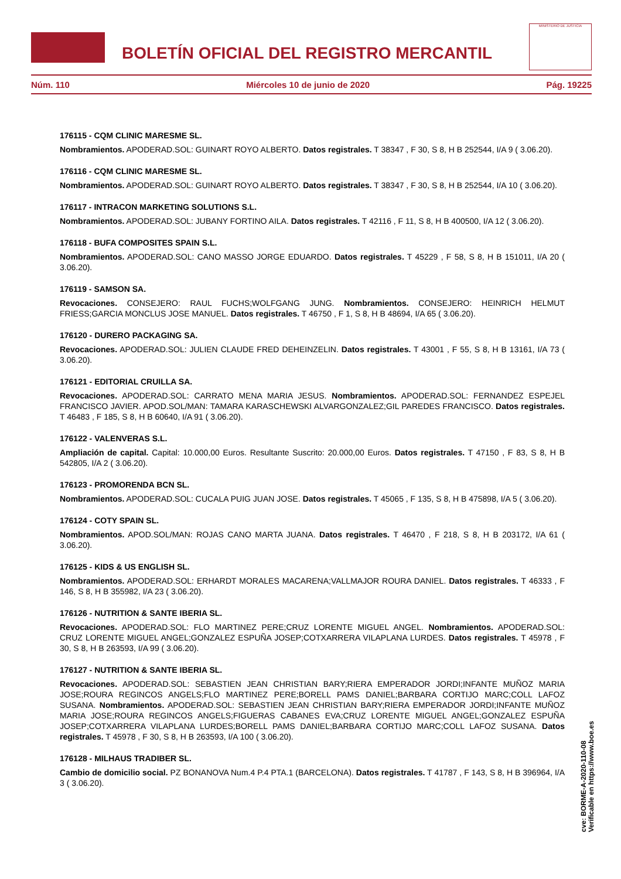BOLETÍN OFICIAL DEL REGISTRO MERCANTIL
MINISTERIO DE JUSTICIA
Núm. 110 Miércoles 10 de junio de 2020 Pág. 19225
176115 - CQM CLINIC MARESME SL.
Nombramientos. APODERAD.SOL: GUINART ROYO ALBERTO. Datos registrales. T 38347 , F 30, S 8, H B 252544, I/A 9 ( 3.06.20).
176116 - CQM CLINIC MARESME SL.
Nombramientos. APODERAD.SOL: GUINART ROYO ALBERTO. Datos registrales. T 38347 , F 30, S 8, H B 252544, I/A 10 ( 3.06.20).
176117 - INTRACON MARKETING SOLUTIONS S.L.
Nombramientos. APODERAD.SOL: JUBANY FORTINO AILA. Datos registrales. T 42116 , F 11, S 8, H B 400500, I/A 12 ( 3.06.20).
176118 - BUFA COMPOSITES SPAIN S.L.
Nombramientos. APODERAD.SOL: CANO MASSO JORGE EDUARDO. Datos registrales. T 45229 , F 58, S 8, H B 151011, I/A 20 ( 3.06.20).
176119 - SAMSON SA.
Revocaciones. CONSEJERO: RAUL FUCHS;WOLFGANG JUNG. Nombramientos. CONSEJERO: HEINRICH HELMUT FRIESS;GARCIA MONCLUS JOSE MANUEL. Datos registrales. T 46750 , F 1, S 8, H B 48694, I/A 65 ( 3.06.20).
176120 - DURERO PACKAGING SA.
Revocaciones. APODERAD.SOL: JULIEN CLAUDE FRED DEHEINZELIN. Datos registrales. T 43001 , F 55, S 8, H B 13161, I/A 73 ( 3.06.20).
176121 - EDITORIAL CRUILLA SA.
Revocaciones. APODERAD.SOL: CARRATO MENA MARIA JESUS. Nombramientos. APODERAD.SOL: FERNANDEZ ESPEJEL FRANCISCO JAVIER. APOD.SOL/MAN: TAMARA KARASCHEWSKI ALVARGONZALEZ;GIL PAREDES FRANCISCO. Datos registrales. T 46483 , F 185, S 8, H B 60640, I/A 91 ( 3.06.20).
176122 - VALENVERAS S.L.
Ampliación de capital. Capital: 10.000,00 Euros. Resultante Suscrito: 20.000,00 Euros. Datos registrales. T 47150 , F 83, S 8, H B 542805, I/A 2 ( 3.06.20).
176123 - PROMORENDA BCN SL.
Nombramientos. APODERAD.SOL: CUCALA PUIG JUAN JOSE. Datos registrales. T 45065 , F 135, S 8, H B 475898, I/A 5 ( 3.06.20).
176124 - COTY SPAIN SL.
Nombramientos. APOD.SOL/MAN: ROJAS CANO MARTA JUANA. Datos registrales. T 46470 , F 218, S 8, H B 203172, I/A 61 ( 3.06.20).
176125 - KIDS & US ENGLISH SL.
Nombramientos. APODERAD.SOL: ERHARDT MORALES MACARENA;VALLMAJOR ROURA DANIEL. Datos registrales. T 46333 , F 146, S 8, H B 355982, I/A 23 ( 3.06.20).
176126 - NUTRITION & SANTE IBERIA SL.
Revocaciones. APODERAD.SOL: FLO MARTINEZ PERE;CRUZ LORENTE MIGUEL ANGEL. Nombramientos. APODERAD.SOL: CRUZ LORENTE MIGUEL ANGEL;GONZALEZ ESPUÑA JOSEP;COTXARRERA VILAPLANA LURDES. Datos registrales. T 45978 , F 30, S 8, H B 263593, I/A 99 ( 3.06.20).
176127 - NUTRITION & SANTE IBERIA SL.
Revocaciones. APODERAD.SOL: SEBASTIEN JEAN CHRISTIAN BARY;RIERA EMPERADOR JORDI;INFANTE MUÑOZ MARIA JOSE;ROURA REGINCOS ANGELS;FLO MARTINEZ PERE;BORELL PAMS DANIEL;BARBARA CORTIJO MARC;COLL LAFOZ SUSANA. Nombramientos. APODERAD.SOL: SEBASTIEN JEAN CHRISTIAN BARY;RIERA EMPERADOR JORDI;INFANTE MUÑOZ MARIA JOSE;ROURA REGINCOS ANGELS;FIGUERAS CABANES EVA;CRUZ LORENTE MIGUEL ANGEL;GONZALEZ ESPUÑA JOSEP;COTXARRERA VILAPLANA LURDES;BORELL PAMS DANIEL;BARBARA CORTIJO MARC;COLL LAFOZ SUSANA. Datos registrales. T 45978 , F 30, S 8, H B 263593, I/A 100 ( 3.06.20).
176128 - MILHAUS TRADIBER SL.
Cambio de domicilio social. PZ BONANOVA Num.4 P.4 PTA.1 (BARCELONA). Datos registrales. T 41787 , F 143, S 8, H B 396964, I/A 3 ( 3.06.20).
cve: BORME-A-2020-110-08
Verificable en https://www.boe.es